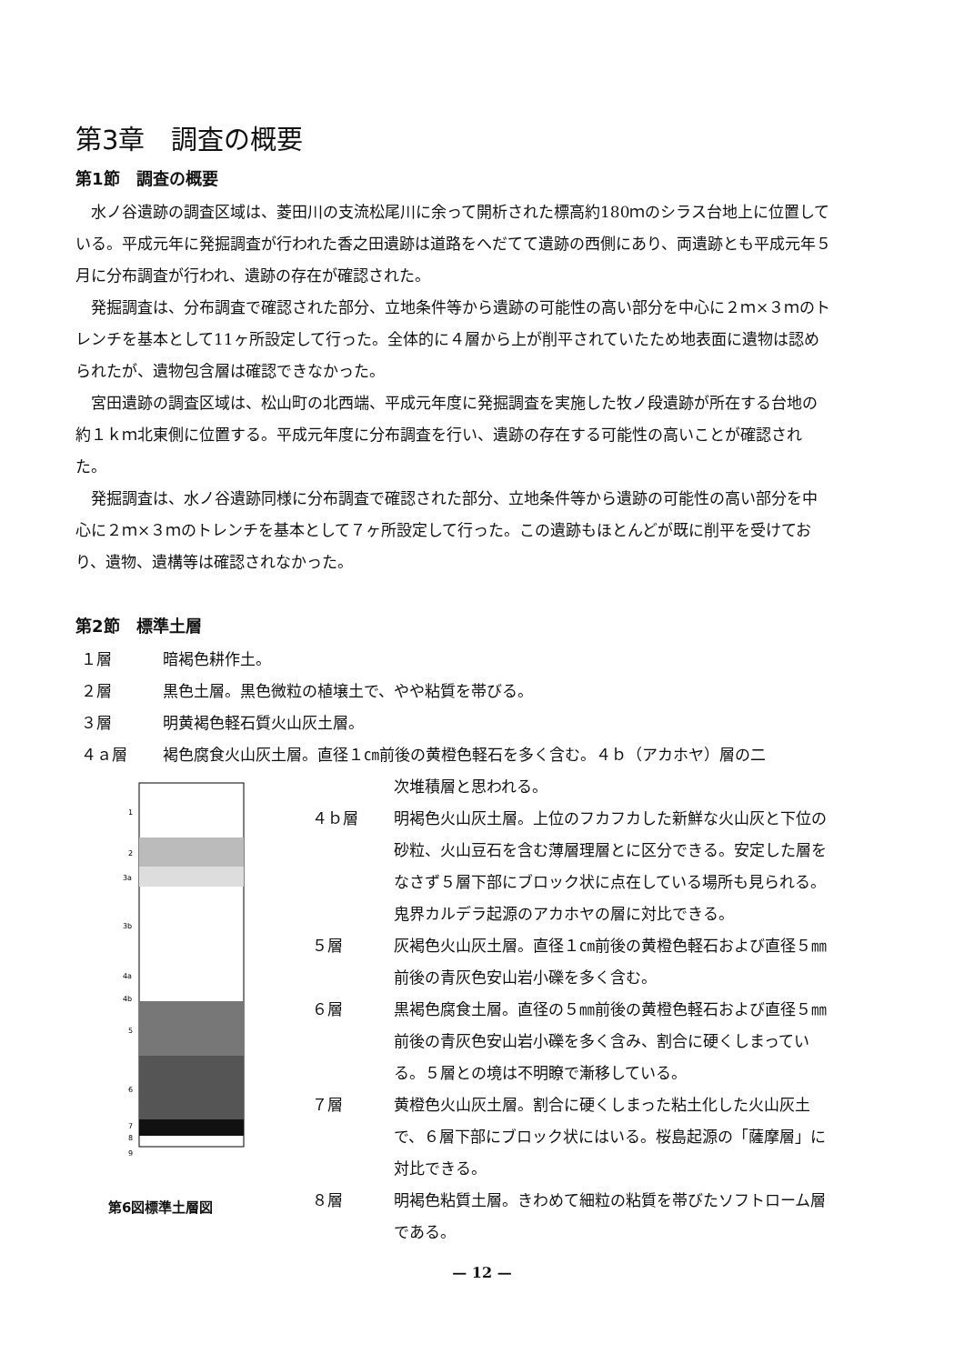第3章　調査の概要
第1節　調査の概要
水ノ谷遺跡の調査区域は、菱田川の支流松尾川に余って開析された標高約180ｍのシラス台地上に位置している。平成元年に発掘調査が行われた香之田遺跡は道路をへだてて遺跡の西側にあり、両遺跡とも平成元年５月に分布調査が行われ、遺跡の存在が確認された。
発掘調査は、分布調査で確認された部分、立地条件等から遺跡の可能性の高い部分を中心に２ｍ×３ｍのトレンチを基本として11ヶ所設定して行った。全体的に４層から上が削平されていたため地表面に遺物は認められたが、遺物包含層は確認できなかった。
宮田遺跡の調査区域は、松山町の北西端、平成元年度に発掘調査を実施した牧ノ段遺跡が所在する台地の約１ｋｍ北東側に位置する。平成元年度に分布調査を行い、遺跡の存在する可能性の高いことが確認された。
発掘調査は、水ノ谷遺跡同様に分布調査で確認された部分、立地条件等から遺跡の可能性の高い部分を中心に２ｍ×３ｍのトレンチを基本として７ヶ所設定して行った。この遺跡もほとんどが既に削平を受けており、遺物、遺構等は確認されなかった。
第2節　標準土層
１層 暗褐色耕作土。
２層 黒色土層。黒色微粒の植壌土で、やや粘質を帯びる。
３層 明黄褐色軽石質火山灰土層。
４ａ層 褐色腐食火山灰土層。直径１㎝前後の黄橙色軽石を多く含む。４ｂ（アカホヤ）層の二
1
2
3a
3b
4a
4b
5
6
7
8
9
第6図標準土層図
次堆積層と思われる。
４ｂ層 明褐色火山灰土層。上位のフカフカした新鮮な火山灰と下位の砂粒、火山豆石を含む薄層理層とに区分できる。安定した層をなさず５層下部にブロック状に点在している場所も見られる。鬼界カルデラ起源のアカホヤの層に対比できる。
５層 灰褐色火山灰土層。直径１㎝前後の黄橙色軽石および直径５㎜前後の青灰色安山岩小礫を多く含む。
６層 黒褐色腐食土層。直径の５㎜前後の黄橙色軽石および直径５㎜前後の青灰色安山岩小礫を多く含み、割合に硬くしまっている。５層との境は不明瞭で漸移している。
７層 黄橙色火山灰土層。割合に硬くしまった粘土化した火山灰土で、６層下部にブロック状にはいる。桜島起源の「薩摩層」に対比できる。
８層 明褐色粘質土層。きわめて細粒の粘質を帯びたソフトローム層である。
— 12 —